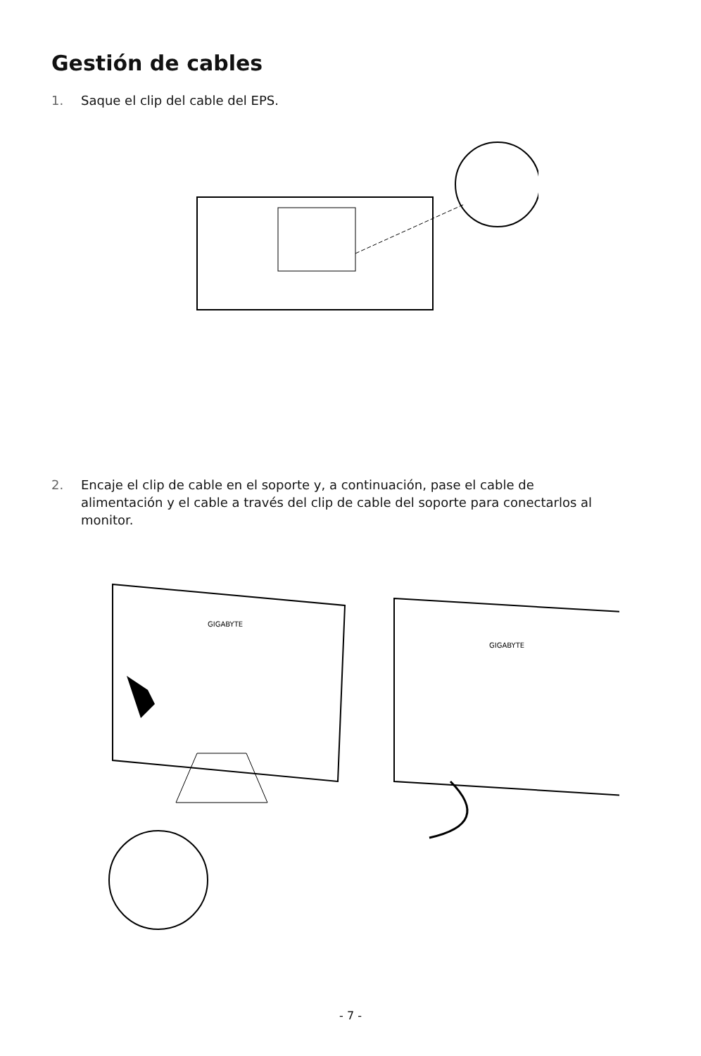Gestión de cables
1. Saque el clip del cable del EPS.
2. Encaje el clip de cable en el soporte y, a continuación, pase el cable de alimentación y el cable a través del clip de cable del soporte para conectarlos al monitor.
GIGABYTE
GIGABYTE
- 7 -